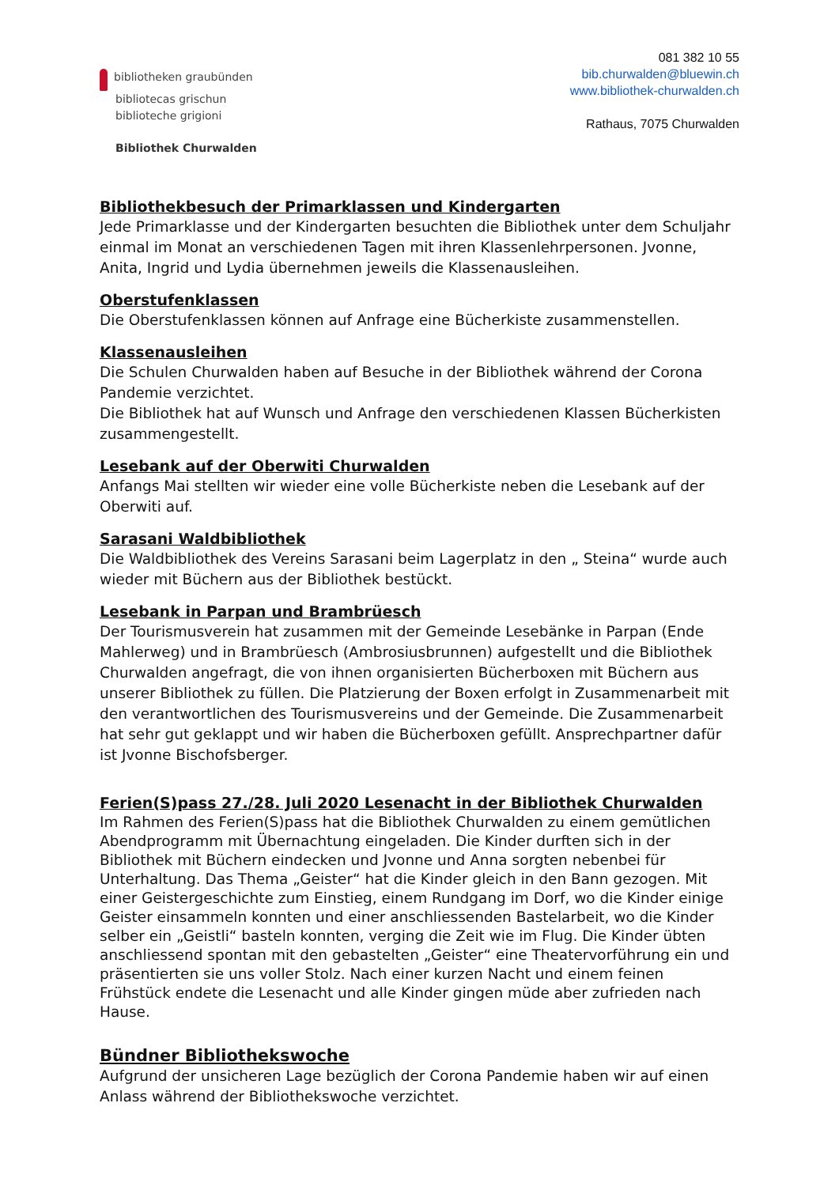bibliotheken graubünden
bibliotecas grischun
biblioteche grigioni
Bibliothek Churwalden
081 382 10 55
bib.churwalden@bluewin.ch
www.bibliothek-churwalden.ch
Rathaus, 7075 Churwalden
Bibliothekbesuch der Primarklassen und Kindergarten
Jede Primarklasse und der Kindergarten besuchten die Bibliothek unter dem Schuljahr einmal im Monat an verschiedenen Tagen mit ihren Klassenlehrpersonen. Jvonne, Anita, Ingrid und Lydia übernehmen jeweils die Klassenausleihen.
Oberstufenklassen
Die Oberstufenklassen können auf Anfrage eine Bücherkiste zusammenstellen.
Klassenausleihen
Die Schulen Churwalden haben auf Besuche in der Bibliothek während der Corona Pandemie verzichtet.
Die Bibliothek hat auf Wunsch und Anfrage den verschiedenen Klassen Bücherkisten zusammengestellt.
Lesebank auf der Oberwiti Churwalden
Anfangs Mai stellten wir wieder eine volle Bücherkiste neben die Lesebank auf der Oberwiti auf.
Sarasani Waldbibliothek
Die Waldbibliothek des Vereins Sarasani beim Lagerplatz in den „ Steina“ wurde auch wieder mit Büchern aus der Bibliothek bestückt.
Lesebank in Parpan und Brambrüesch
Der Tourismusverein hat zusammen mit der Gemeinde Lesebänke in Parpan (Ende Mahlerweg) und in Brambrüesch (Ambrosiusbrunnen) aufgestellt und die Bibliothek Churwalden angefragt, die von ihnen organisierten Bücherboxen mit Büchern aus unserer Bibliothek zu füllen. Die Platzierung der Boxen erfolgt in Zusammenarbeit mit den verantwortlichen des Tourismusvereins und der Gemeinde. Die Zusammenarbeit hat sehr gut geklappt und wir haben die Bücherboxen gefüllt. Ansprechpartner dafür ist Jvonne Bischofsberger.
Ferien(S)pass 27./28. Juli 2020 Lesenacht in der Bibliothek Churwalden
Im Rahmen des Ferien(S)pass hat die Bibliothek Churwalden zu einem gemütlichen Abendprogramm mit Übernachtung eingeladen. Die Kinder durften sich in der Bibliothek mit Büchern eindecken und Jvonne und Anna sorgten nebenbei für Unterhaltung. Das Thema „Geister“ hat die Kinder gleich in den Bann gezogen. Mit einer Geistergeschichte zum Einstieg, einem Rundgang im Dorf, wo die Kinder einige Geister einsammeln konnten und einer anschliessenden Bastelarbeit, wo die Kinder selber ein „Geistli“ basteln konnten, verging die Zeit wie im Flug. Die Kinder übten anschliessend spontan mit den gebastelten „Geister“ eine Theatervorführung ein und präsentierten sie uns voller Stolz. Nach einer kurzen Nacht und einem feinen Frühstück endete die Lesenacht und alle Kinder gingen müde aber zufrieden nach Hause.
Bündner Bibliothekswoche
Aufgrund der unsicheren Lage bezüglich der Corona Pandemie haben wir auf einen Anlass während der Bibliothekswoche verzichtet.